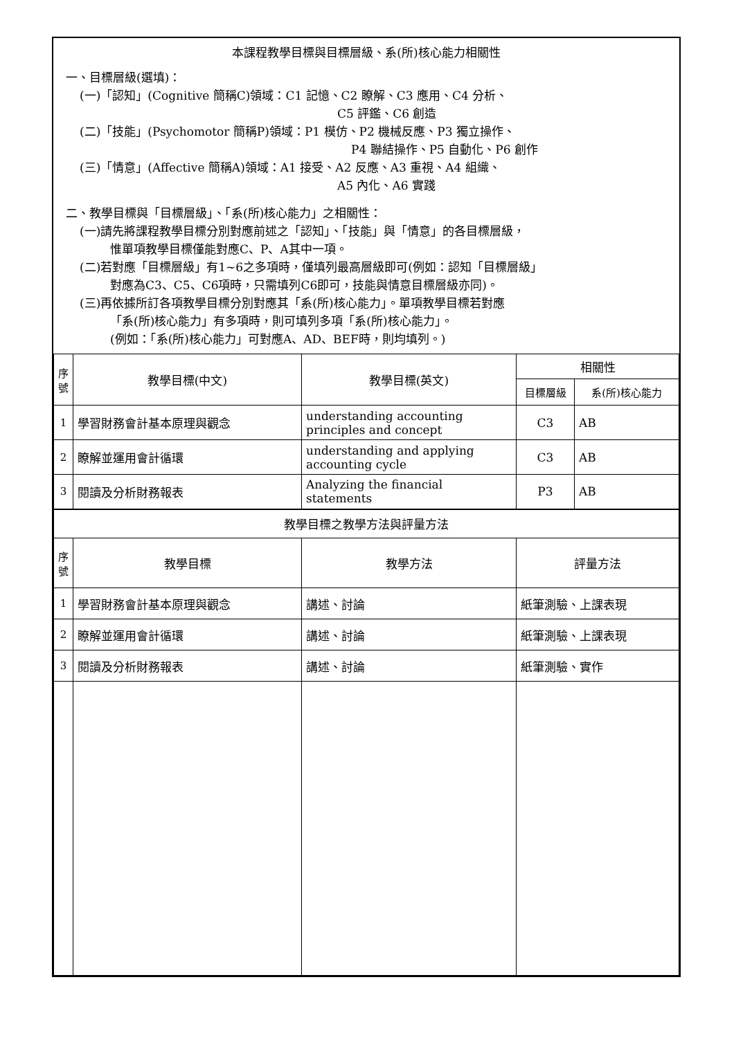本課程教學目標與目標層級、系(所)核心能力相關性
一、目標層級(選填)：
(一)「認知」(Cognitive 簡稱C)領域：C1 記憶、C2 瞭解、C3 應用、C4 分析、
C5 評鑑、C6 創造
(二)「技能」(Psychomotor 簡稱P)領域：P1 模仿、P2 機械反應、P3 獨立操作、
P4 聯結操作、P5 自動化、P6 創作
(三)「情意」(Affective 簡稱A)領域：A1 接受、A2 反應、A3 重視、A4 組織、
A5 內化、A6 實踐
二、教學目標與「目標層級」、「系(所)核心能力」之相關性：
(一)請先將課程教學目標分別對應前述之「認知」、「技能」與「情意」的各目標層級，
惟單項教學目標僅能對應C、P、A其中一項。
(二)若對應「目標層級」有1~6之多項時，僅填列最高層級即可(例如：認知「目標層級」
對應為C3、C5、C6項時，只需填列C6即可，技能與情意目標層級亦同)。
(三)再依據所訂各項教學目標分別對應其「系(所)核心能力」。單項教學目標若對應
「系(所)核心能力」有多項時，則可填列多項「系(所)核心能力」。
(例如：「系(所)核心能力」可對應A、AD、BEF時，則均填列。)
| 序 號 | 教學目標(中文) | 教學目標(英文) | 相關性 | |
| --- | --- | --- | --- | --- |
| | | | 目標層級 | 系(所)核心能力 |
| 1 | 學習財務會計基本原理與觀念 | understanding accounting principles and concept | C3 | AB |
| 2 | 瞭解並運用會計循環 | understanding and applying accounting cycle | C3 | AB |
| 3 | 閱讀及分析財務報表 | Analyzing the financial statements | P3 | AB |
| 教學目標之教學方法與評量方法 | | | | |
| 序 號 | 教學目標 | 教學方法 | 評量方法 | |
| 1 | 學習財務會計基本原理與觀念 | 講述、討論 | 紙筆測驗、上課表現 | |
| 2 | 瞭解並運用會計循環 | 講述、討論 | 紙筆測驗、上課表現 | |
| 3 | 閱讀及分析財務報表 | 講述、討論 | 紙筆測驗、實作 | |